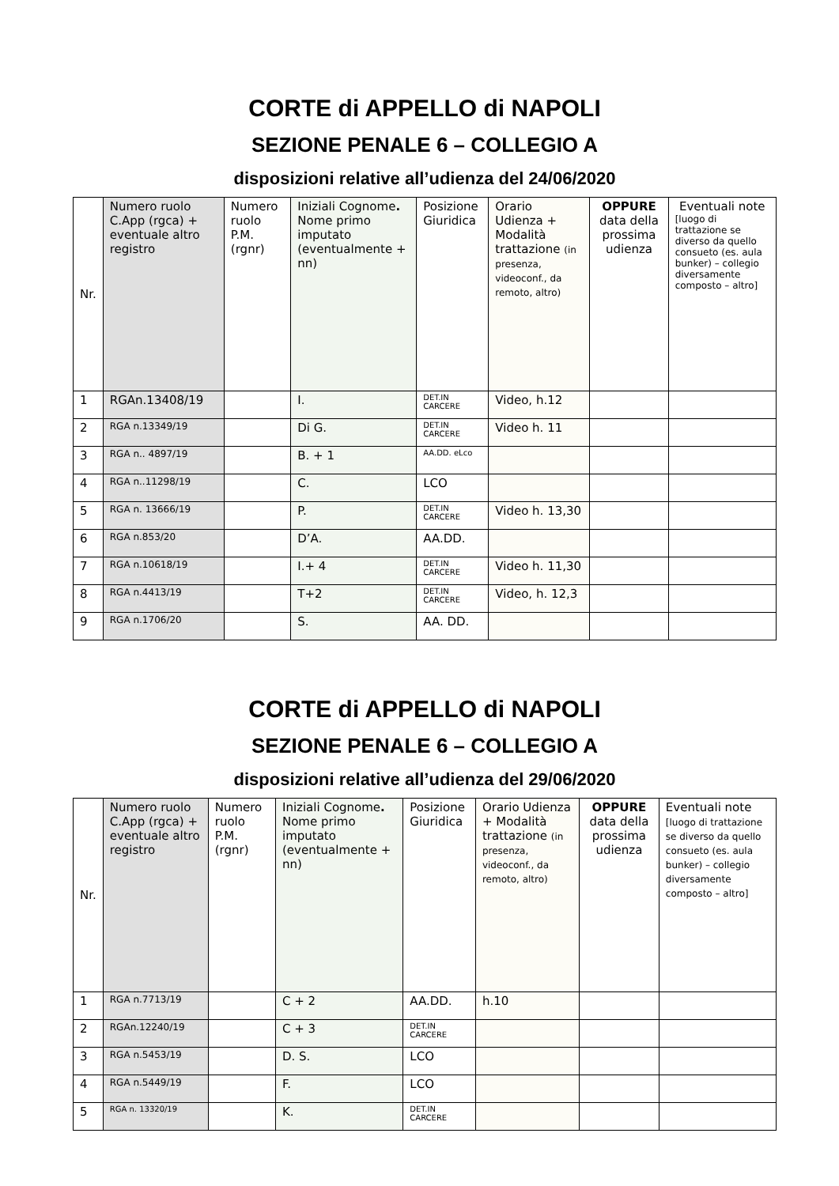CORTE di APPELLO di NAPOLI
SEZIONE PENALE 6 – COLLEGIO A
disposizioni relative all’udienza del 24/06/2020
| Nr. | Numero ruolo C.App (rgca) + eventuale altro registro | Numero ruolo P.M. (rgnr) | Iniziali Cognome . Nome primo imputato (eventualmente + nn) | Posizione Giuridica | Orario Udienza + Modalità trattazione (in presenza, videoconf., da remoto, altro) | OPPURE data della prossima udienza | Eventuali note [luogo di trattazione se diverso da quello consueto (es. aula bunker) – collegio diversamente composto – altro] |
| --- | --- | --- | --- | --- | --- | --- | --- |
| 1 | RGAn.13408/19 | | I. | DET.IN CARCERE | Video, h.12 | | |
| 2 | RGA n.13349/19 | | Di G. | DET.IN CARCERE | Video h. 11 | | |
| 3 | RGA n.. 4897/19 | | B. + 1 | AA.DD. eLco | | | |
| 4 | RGA n..11298/19 | | C. | LCO | | | |
| 5 | RGA n. 13666/19 | | P. | DET.IN CARCERE | Video h. 13,30 | | |
| 6 | RGA n.853/20 | | D’A. | AA.DD. | | | |
| 7 | RGA n.10618/19 | | I.+ 4 | DET.IN CARCERE | Video h. 11,30 | | |
| 8 | RGA n.4413/19 | | T+2 | DET.IN CARCERE | Video, h. 12,3 | | |
| 9 | RGA n.1706/20 | | S. | AA. DD. | | | |
CORTE di APPELLO di NAPOLI
SEZIONE PENALE 6 – COLLEGIO A
disposizioni relative all’udienza del 29/06/2020
| Nr. | Numero ruolo C.App (rgca) + eventuale altro registro | Numero ruolo P.M. (rgnr) | Iniziali Cognome . Nome primo imputato (eventualmente + nn) | Posizione Giuridica | Orario Udienza + Modalità trattazione (in presenza, videoconf., da remoto, altro) | OPPURE data della prossima udienza | Eventuali note [luogo di trattazione se diverso da quello consueto (es. aula bunker) – collegio diversamente composto – altro] |
| --- | --- | --- | --- | --- | --- | --- | --- |
| 1 | RGA n.7713/19 | | C + 2 | AA.DD. | h.10 | | |
| 2 | RGAn.12240/19 | | C + 3 | DET.IN CARCERE | | | |
| 3 | RGA n.5453/19 | | D. S. | LCO | | | |
| 4 | RGA n.5449/19 | | F. | LCO | | | |
| 5 | RGA n. 13320/19 | | K. | DET.IN CARCERE | | | |